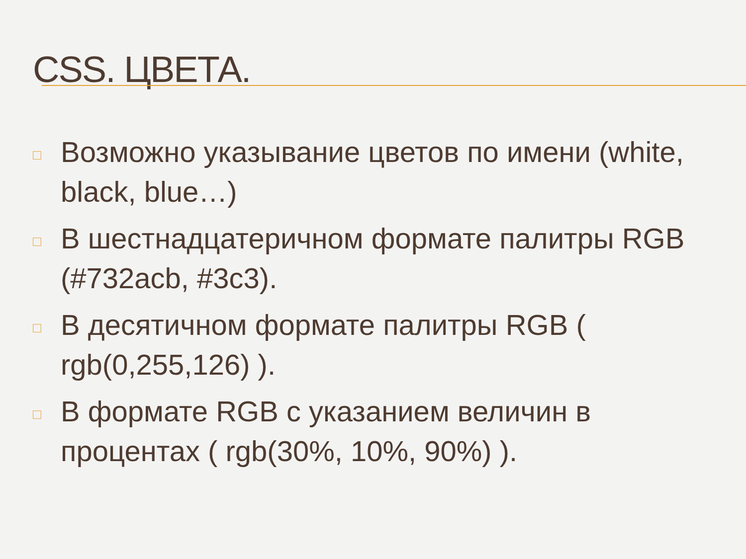CSS. ЦВЕТА.
□ Возможно указывание цветов по имени (white, black, blue…)
□ В шестнадцатеричном формате палитры RGB (#732acb, #3c3).
□ В десятичном формате палитры RGB ( rgb(0,255,126) ).
□ В формате RGB с указанием величин в процентах ( rgb(30%, 10%, 90%) ).